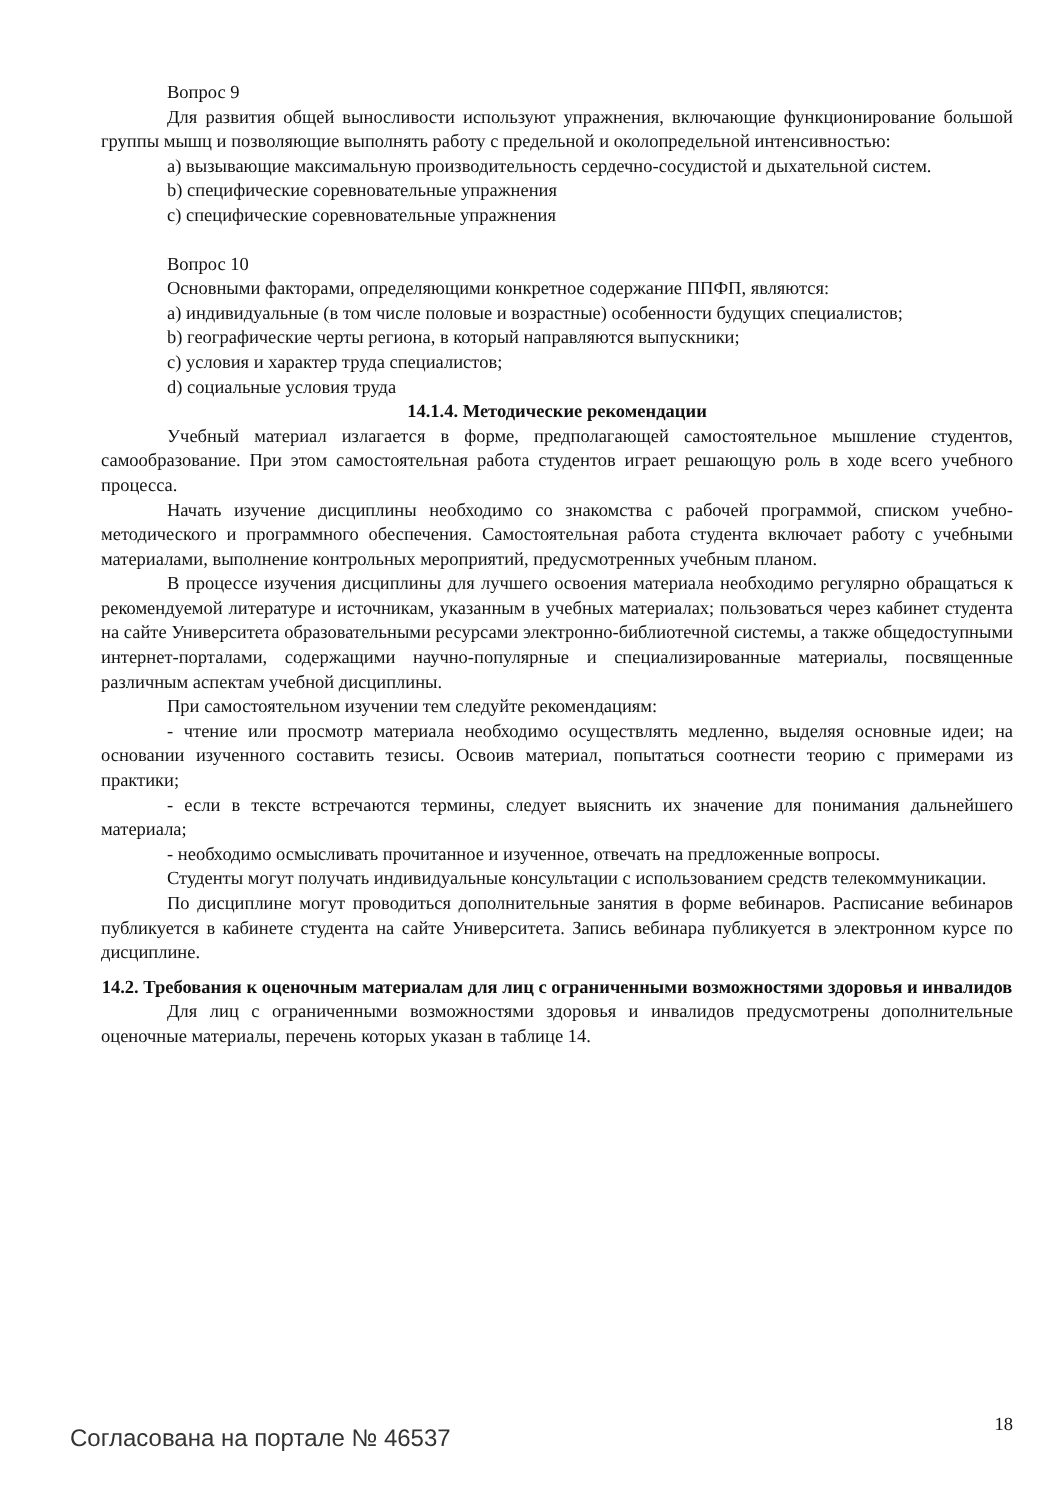Вопрос 9
Для развития общей выносливости используют упражнения, включающие функционирование большой группы мышц и позволяющие выполнять работу с предельной и околопредельной интенсивностью:
a) вызывающие максимальную производительность сердечно-сосудистой и дыхательной систем.
b) специфические соревновательные упражнения
c) специфические соревновательные упражнения
Вопрос 10
Основными факторами, определяющими конкретное содержание ППФП, являются:
a) индивидуальные (в том числе половые и возрастные) особенности будущих специалистов;
b) географические черты региона, в который направляются выпускники;
c) условия и характер труда специалистов;
d) социальные условия труда
14.1.4. Методические рекомендации
Учебный материал излагается в форме, предполагающей самостоятельное мышление студентов, самообразование. При этом самостоятельная работа студентов играет решающую роль в ходе всего учебного процесса.
Начать изучение дисциплины необходимо со знакомства с рабочей программой, списком учебно-методического и программного обеспечения. Самостоятельная работа студента включает работу с учебными материалами, выполнение контрольных мероприятий, предусмотренных учебным планом.
В процессе изучения дисциплины для лучшего освоения материала необходимо регулярно обращаться к рекомендуемой литературе и источникам, указанным в учебных материалах; пользоваться через кабинет студента на сайте Университета образовательными ресурсами электронно-библиотечной системы, а также общедоступными интернет-порталами, содержащими научно-популярные и специализированные материалы, посвященные различным аспектам учебной дисциплины.
При самостоятельном изучении тем следуйте рекомендациям:
- чтение или просмотр материала необходимо осуществлять медленно, выделяя основные идеи; на основании изученного составить тезисы. Освоив материал, попытаться соотнести теорию с примерами из практики;
- если в тексте встречаются термины, следует выяснить их значение для понимания дальнейшего материала;
- необходимо осмысливать прочитанное и изученное, отвечать на предложенные вопросы.
Студенты могут получать индивидуальные консультации с использованием средств телекоммуникации.
По дисциплине могут проводиться дополнительные занятия в форме вебинаров. Расписание вебинаров публикуется в кабинете студента на сайте Университета. Запись вебинара публикуется в электронном курсе по дисциплине.
14.2. Требования к оценочным материалам для лиц с ограниченными возможностями здоровья и инвалидов
Для лиц с ограниченными возможностями здоровья и инвалидов предусмотрены дополнительные оценочные материалы, перечень которых указан в таблице 14.
Согласована на портале № 46537 18